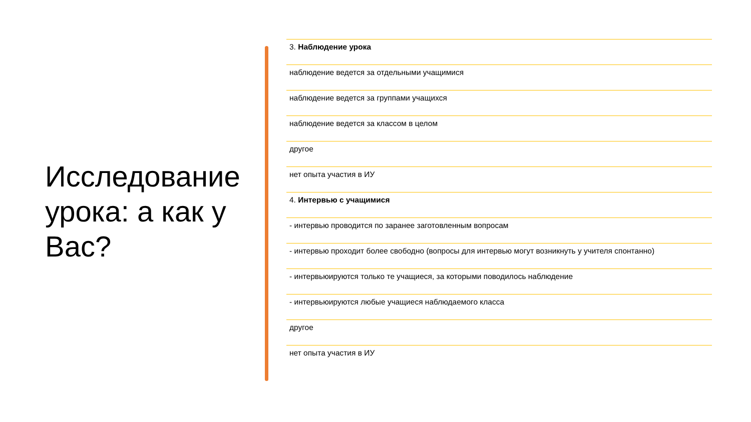Исследование урока: а как у Вас?
3. Наблюдение урока
наблюдение ведется за отдельными учащимися
наблюдение ведется за группами учащихся
наблюдение ведется за классом в целом
другое
нет опыта участия в ИУ
4. Интервью с учащимися
- интервью проводится по заранее заготовленным вопросам
- интервью проходит более свободно (вопросы для интервью могут возникнуть у учителя спонтанно)
- интервьюируются только те учащиеся, за которыми поводилось наблюдение
- интервьюируются любые учащиеся наблюдаемого класса
другое
нет опыта участия в ИУ